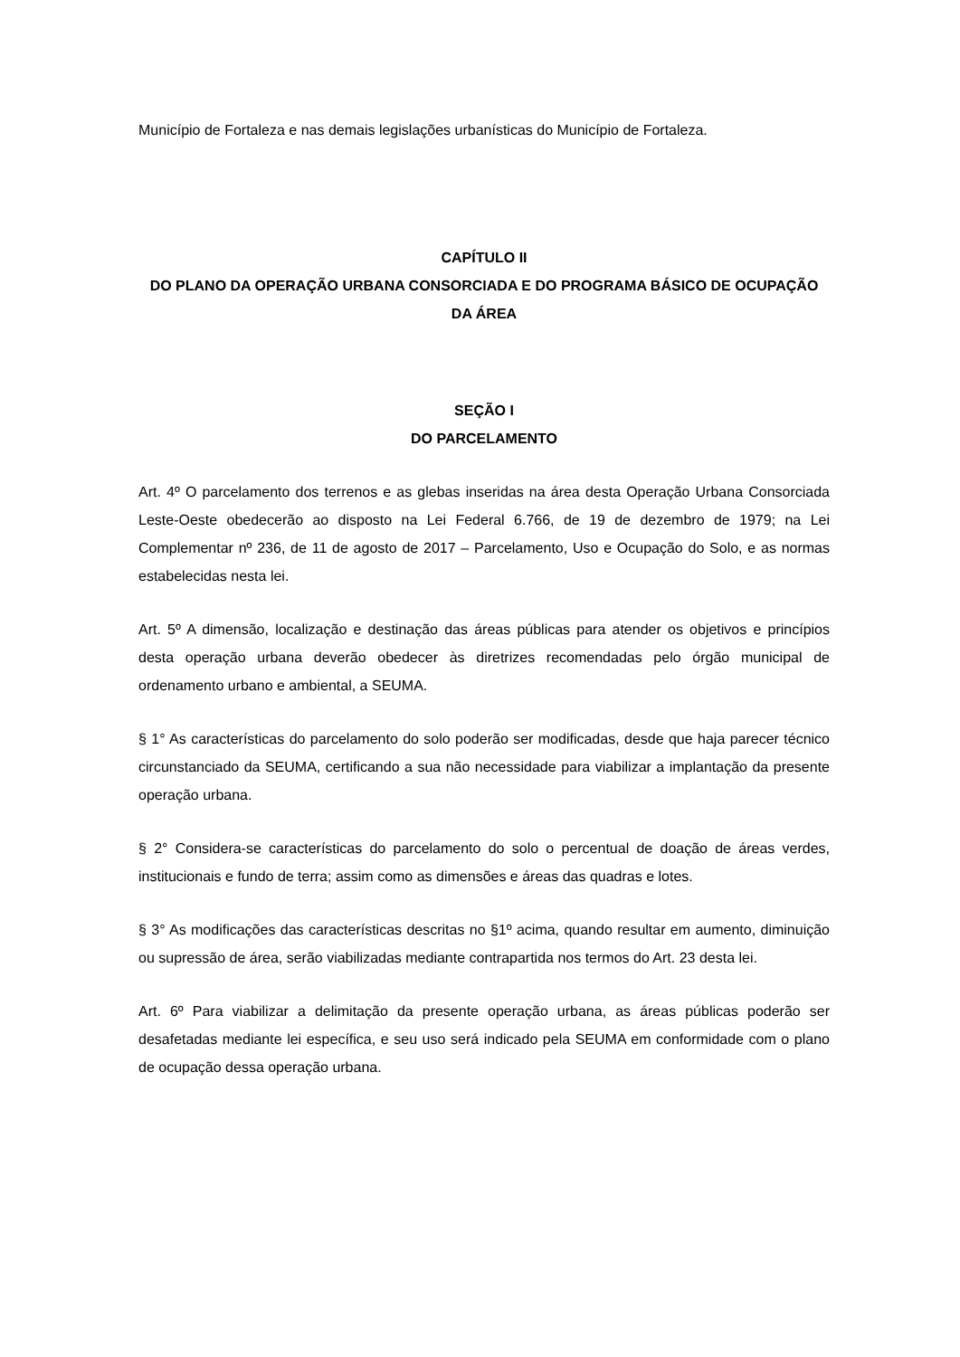Município de Fortaleza e nas demais legislações urbanísticas do Município de Fortaleza.
CAPÍTULO II
DO PLANO DA OPERAÇÃO URBANA CONSORCIADA E DO PROGRAMA BÁSICO DE OCUPAÇÃO DA ÁREA
SEÇÃO I
DO PARCELAMENTO
Art. 4º O parcelamento dos terrenos e as glebas inseridas na área desta Operação Urbana Consorciada Leste-Oeste obedecerão ao disposto na Lei Federal 6.766, de 19 de dezembro de 1979; na Lei Complementar nº 236, de 11 de agosto de 2017 – Parcelamento, Uso e Ocupação do Solo, e as normas estabelecidas nesta lei.
Art. 5º A dimensão, localização e destinação das áreas públicas para atender os objetivos e princípios desta operação urbana deverão obedecer às diretrizes recomendadas pelo órgão municipal de ordenamento urbano e ambiental, a SEUMA.
§ 1° As características do parcelamento do solo poderão ser modificadas, desde que haja parecer técnico circunstanciado da SEUMA, certificando a sua não necessidade para viabilizar a implantação da presente operação urbana.
§ 2° Considera-se características do parcelamento do solo o percentual de doação de áreas verdes, institucionais e fundo de terra; assim como as dimensões e áreas das quadras e lotes.
§ 3° As modificações das características descritas no §1º acima, quando resultar em aumento, diminuição ou supressão de área, serão viabilizadas mediante contrapartida nos termos do Art. 23 desta lei.
Art. 6º Para viabilizar a delimitação da presente operação urbana, as áreas públicas poderão ser desafetadas mediante lei específica, e seu uso será indicado pela SEUMA em conformidade com o plano de ocupação dessa operação urbana.